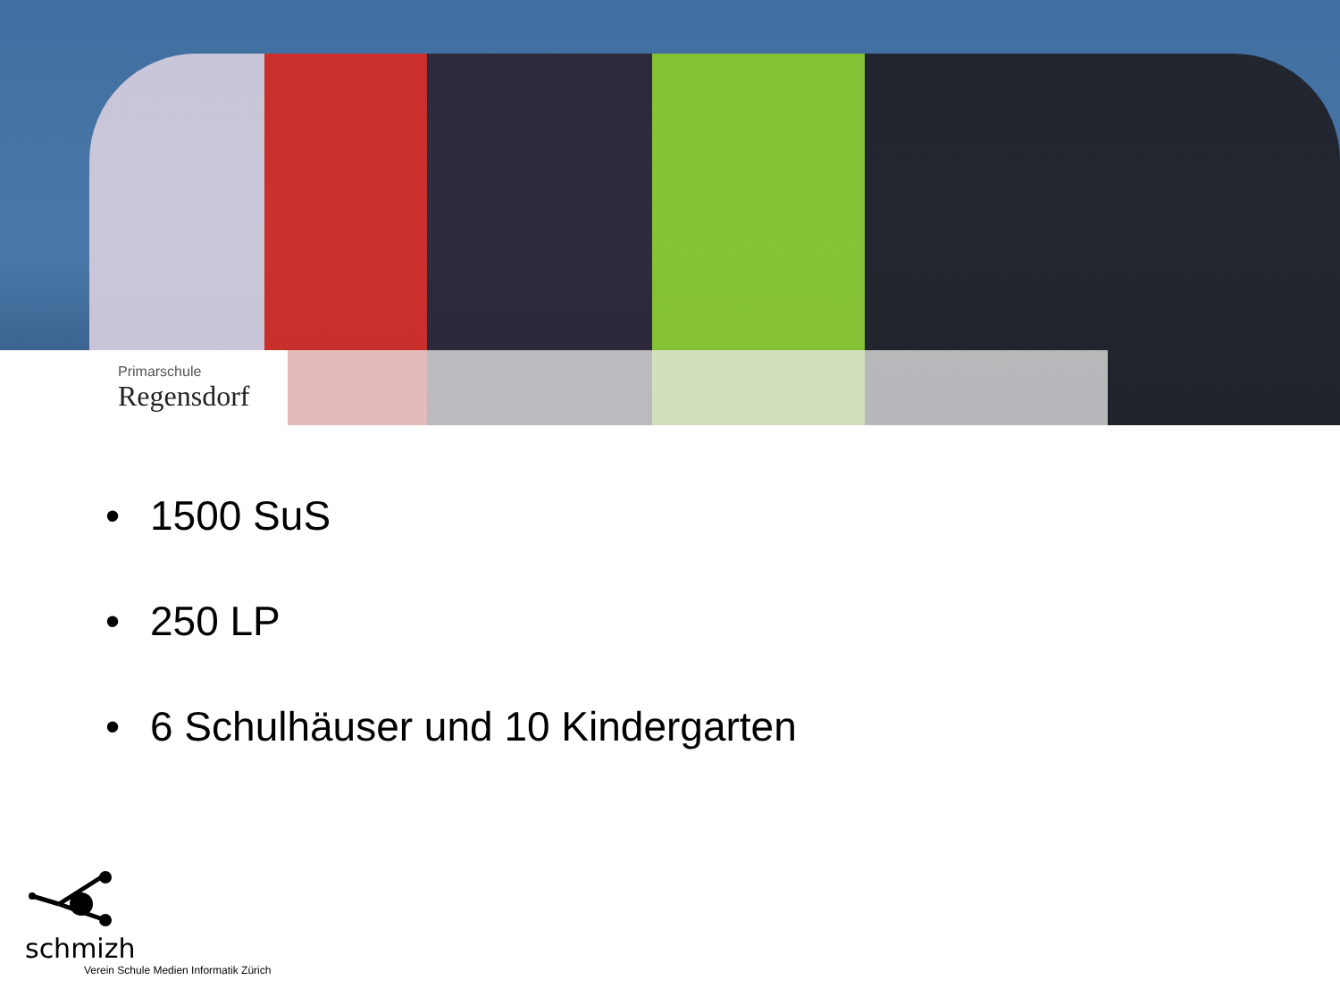Primarschule
Regensdorf
• 1500 SuS
• 250 LP
• 6 Schulhäuser und 10 Kindergarten
schmizh
Verein Schule Medien Informatik Zürich